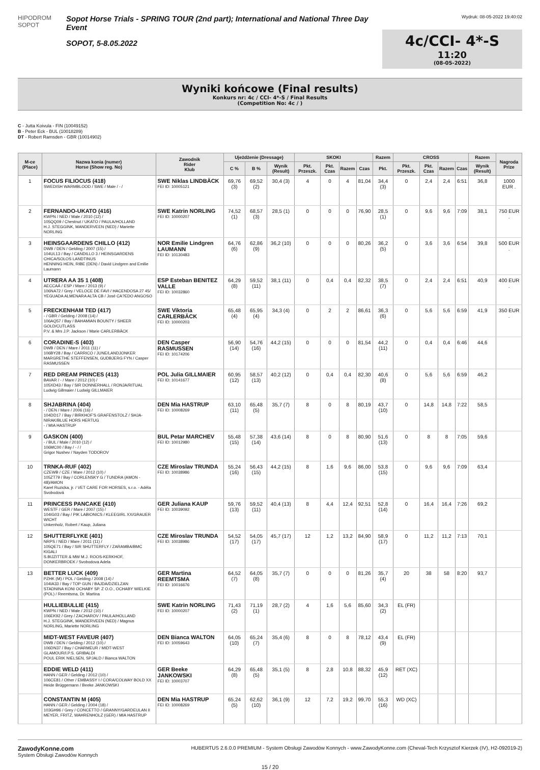HIPODROM
SOPOT
Sopot Horse Trials - SPRING TOUR (2nd part); International and National Three Day Event
SOPOT, 5-8.05.2022
Wydruk: 08-05-2022 19:40:02
4c/CCI- 4*-S
11:20
(08-05-2022)
Wyniki końcowe (Final results)
Konkurs nr: 4c / CCI- 4*-S / Final Results
(Competition No: 4c / )
C - Jutta Koivula - FIN (10049152)
B - Peter Eck - BUL (10018289)
DT - Robert Ramsden - GBR (10014902)
| M-ce (Place) | Nazwa konia (numer) Horse (Show reg. No) | Zawodnik Rider Klub | Ujeżdżenie (Dressage) | | | SKOKI | | | | Razem | CROSS | | | | Razem | Nagroda Prize |
| --- | --- | --- | --- | --- | --- | --- | --- | --- | --- | --- | --- | --- | --- | --- | --- | --- |
| | | | C % | B % | Wynik (Result) | Pkt. Przeszk. | Pkt. Czas | Razem | Czas | Pkt. | Pkt. Przeszk. | Pkt. Czas | Razem | Czas | Wynik (Result) | |
| 1 | FOCUS FILIOCUS (418) SWEDISH WARMBLOOD / SWE / Male / - / | SWE Niklas LINDBÄCK FEI ID: 10005121 | 69,76 (3) | 69,52 (2) | 30,4 (3) | 4 | 0 | 4 | 81,04 | 34,4 (3) | 0 | 2,4 | 2,4 | 6:51 | 36,8 | 1000 EUR . |
| 2 | FERNANDO-UKATO (416) KWPN / NED / Male / 2010 (12) / 105QQ09 / Chestnut / UKATO / PAULA/HOLLAND H.J. STEGGINK, MANDERVEEN (NED) / Mariette NORLING | SWE Katrin NORLING FEI ID: 10000207 | 74,52 (1) | 68,57 (3) | 28,5 (1) | 0 | 0 | 0 | 76,90 | 28,5 (1) | 0 | 9,6 | 9,6 | 7:09 | 38,1 | 750 EUR . |
| 3 | HEINSGAARDENS CHILLO (412) DWB / DEN / Gelding / 2007 (15) / 104UL13 / Bay / CANDILLO 3 / HEINSGARDENS CHICA/SOLOS LANDTINUS HENNING HEIN, RIBE (DEN) / David Lindgren and Emilie Laumann | NOR Emilie Lindgren LAUMANN FEI ID: 10130483 | 64,76 (6) | 62,86 (9) | 36,2 (10) | 0 | 0 | 0 | 80,26 | 36,2 (5) | 0 | 3,6 | 3,6 | 6:54 | 39,8 | 500 EUR . |
| 4 | UTRERA AA 35 1 (408) AECCAÁ / ESP / Mare / 2013 (9) / 106NA72 / Grey / VELOCE DE FAVI / HACENDOSA 27 45/ YEGUADA ALMENARA ALTA CB / José CA?EDO ANGOSO | ESP Esteban BENITEZ VALLE FEI ID: 10032860 | 64,29 (8) | 59,52 (11) | 38,1 (11) | 0 | 0,4 | 0,4 | 82,32 | 38,5 (7) | 0 | 2,4 | 2,4 | 6:51 | 40,9 | 400 EUR . |
| 5 | FRECKENHAM TED (417) - / GBR / Gelding / 2008 (14) / 106AQ57 / Bay / BAHAMIAN BOUNTY / SHEER GOLD/CUTLASS P.V. & Mrs J.P. Jackson / Marie CARLERBÄCK | SWE Viktoria CARLERBÄCK FEI ID: 10000203 | 65,48 (4) | 65,95 (4) | 34,3 (4) | 0 | 2 | 2 | 86,61 | 36,3 (6) | 0 | 5,6 | 5,6 | 6:59 | 41,9 | 350 EUR . |
| 6 | CORADINE-S (403) DWB / DEN / Mare / 2011 (11) / 106BY28 / Bay / CARRICO / JUNE/LANDJONKER MARGRETHE STEFFENSEN, GUDBJERG FYN / Casper RASMUSSEN | DEN Casper RASMUSSEN FEI ID: 10174206 | 56,90 (14) | 54,76 (16) | 44,2 (15) | 0 | 0 | 0 | 81,54 | 44,2 (11) | 0 | 0,4 | 0,4 | 6:46 | 44,6 | |
| 7 | RED DREAM PRINCES (413) BAVAR / - / Mare / 2012 (10) / 105XD43 / Bay / SIR DONNERHALL / RONJA/RITUAL Ludwig Gillmaier / Ludwig GILLMAIER | POL Julia GILLMAIER FEI ID: 10141677 | 60,95 (12) | 58,57 (13) | 40,2 (12) | 0 | 0,4 | 0,4 | 82,30 | 40,6 (8) | 0 | 5,6 | 5,6 | 6:59 | 46,2 | |
| 8 | SHJABRINA (404) - / DEN / Mare / 2006 (16) / 104DD17 / Bay / BIRKHOF'S GRAFENSTOLZ / SHJA-NIRAK/BLUE HORS HERTUG - / MIA HASTRUP | DEN Mia HASTRUP FEI ID: 10008269 | 63,10 (11) | 65,48 (5) | 35,7 (7) | 8 | 0 | 8 | 80,19 | 43,7 (10) | 0 | 14,8 | 14,8 | 7:22 | 58,5 | |
| 9 | GASKON (400) - / BUL / Male / 2010 (12) / 106MC00 / Bay / - / / Grigor Nushev / Nayden TODOROV | BUL Petar MARCHEV FEI ID: 10012980 | 55,48 (15) | 57,38 (14) | 43,6 (14) | 8 | 0 | 8 | 80,90 | 51,6 (13) | 0 | 8 | 8 | 7:05 | 59,6 | |
| 10 | TRNKA-RUF (402) CZEWB / CZE / Mare / 2012 (10) / 105ZT79 / Bay / CORLENSKY G / TUNDRA (AMON - 48)/AMON Karel Ruzicka, jr. / VET CARE FOR HORSES, s.r.o. - Adéla Svobodová | CZE Miroslav TRUNDA FEI ID: 10038986 | 55,24 (16) | 56,43 (15) | 44,2 (15) | 8 | 1,6 | 9,6 | 86,00 | 53,8 (15) | 0 | 9,6 | 9,6 | 7:09 | 63,4 | |
| 11 | PRINCESS PANCAKE (410) WESTF / GER / Mare / 2007 (15) / 104IG03 / Bay / PIK LABIONICS / KLEEGIRL XX/GRAUER WICHT Unkenholz, Robert / Kaup, Juliana | GER Juliana KAUP FEI ID: 10039092 | 59,76 (13) | 59,52 (11) | 40,4 (13) | 8 | 4,4 | 12,4 | 92,51 | 52,8 (14) | 0 | 16,4 | 16,4 | 7:26 | 69,2 | |
| 12 | SHUTTERFLYKE (401) NRPS / NED / Mare / 2011 (11) / 105QE71 / Bay / SIR SHUTTERFLY / ZARAMBA/BMC KIGALI S.BIJZITTER & MW M.J. ROOS-KERKHOF, DONKERBROEK / Svobodova Adela | CZE Miroslav TRUNDA FEI ID: 10038986 | 54,52 (17) | 54,05 (17) | 45,7 (17) | 12 | 1,2 | 13,2 | 84,90 | 58,9 (17) | 0 | 11,2 | 11,2 | 7:13 | 70,1 | |
| 13 | BETTER LUCK (409) PZHK (M) / POL / Gelding / 2008 (14) / 104IA33 / Bay / TOP GUN / BAJDA/DZIELZAN STADNINA KONI OCHABY SP. Z O.O., OCHABY WIELKIE (POL) / Reemtsma, Dr. Martina | GER Martina REEMTSMA FEI ID: 10016676 | 64,52 (7) | 64,05 (8) | 35,7 (7) | 0 | 0 | 0 | 81,26 | 35,7 (4) | 20 | 38 | 58 | 8:20 | 93,7 | |
| | HULLIEBULLIE (415) KWPN / NED / Male / 2012 (10) / 106EK92 / Grey / ZACHAROV / PAULA/HOLLAND H.J. STEGGINK, MANDERVEEN (NED) / Magnus NORLING, Mariette NORLING | SWE Katrin NORLING FEI ID: 10000207 | 71,43 (2) | 71,19 (1) | 28,7 (2) | 4 | 1,6 | 5,6 | 85,60 | 34,3 (2) | EL (FR) | | | | | |
| | MIDT-WEST FAVEUR (407) DWB / DEN / Gelding / 2012 (10) / 106DN37 / Bay / CHARMEUR / MIDT-WEST GLAMOUR/I.P.S. GRIBALDI POUL ERIK NIELSEN, SPJALD / Bianca WALTON | DEN Bianca WALTON FEI ID: 10059643 | 64,05 (10) | 65,24 (7) | 35,4 (6) | 8 | 0 | 8 | 78,12 | 43,4 (9) | EL (FR) | | | | | |
| | EDDIE WELD (411) HANN / GER / Gelding / 2012 (10) / 106CE81 / Other / EMBASSY I / CORA/COLWAY BOLD XX Heide Brüggemann / Beeke JANKOWSKI | GER Beeke JANKOWSKI FEI ID: 10003707 | 64,29 (8) | 65,48 (5) | 35,1 (5) | 8 | 2,8 | 10,8 | 88,32 | 45,9 (12) | RET (XC) | | | | | |
| | CONSTANTIN M (405) HANN / GER / Gelding / 2004 (18) / 103GH96 / Grey / CONCETTO / GRANNY/GARDEULAN II MEYER, FRITZ, WAHRENHOLZ (GER) / MIA HASTRUP | DEN Mia HASTRUP FEI ID: 10008269 | 65,24 (5) | 62,62 (10) | 36,1 (9) | 12 | 7,2 | 19,2 | 99,70 | 55,3 (16) | WD (XC) | | | | | |
ZawodyKonne.com
System Obsługi Zawodów Konnych
HUBERTUS 2.6.0.0 PREMIUM - System Obsługi Zawodów Konnych - www.ZawodyKonne.com (Cheval-Tech Krzysztof Kierzek (IV), H2-092019-2)
15 / 20